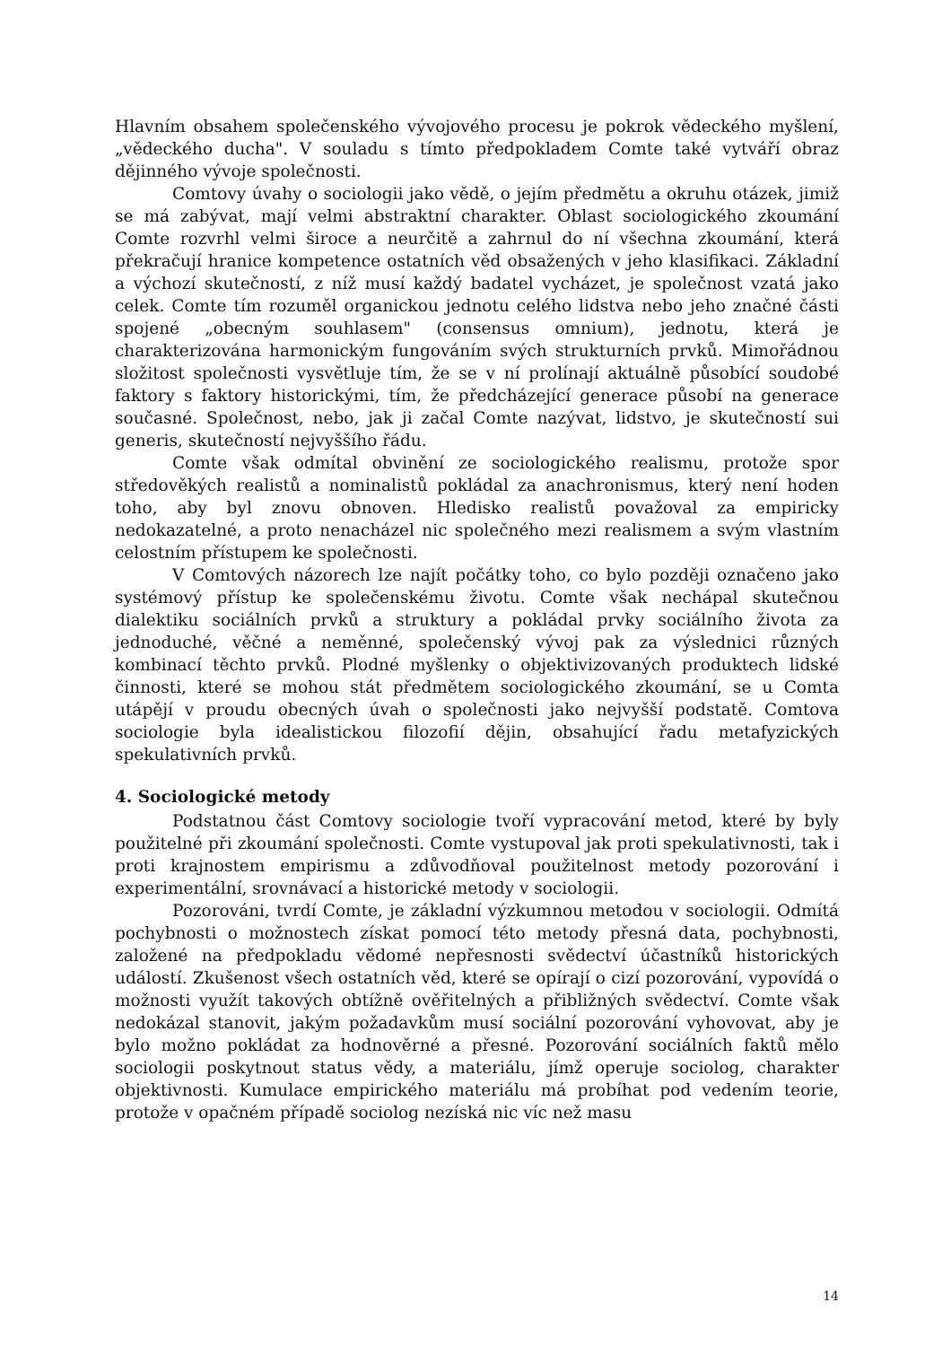Hlavním obsahem společenského vývojového procesu je pokrok vědeckého myšlení, „vědeckého ducha". V souladu s tímto předpokladem Comte také vytváří obraz dějinného vývoje společnosti.
Comtovy úvahy o sociologii jako vědě, o jejím předmětu a okruhu otázek, jimiž se má zabývat, mají velmi abstraktní charakter. Oblast sociologického zkoumání Comte rozvrhl velmi široce a neurčitě a zahrnul do ní všechna zkoumání, která překračují hranice kompetence ostatních věd obsažených v jeho klasifikaci. Základní a výchozí skutečností, z níž musí každý badatel vycházet, je společnost vzatá jako celek. Comte tím rozuměl organickou jednotu celého lidstva nebo jeho značné části spojené „obecným souhlasem" (consensus omnium), jednotu, která je charakterizována harmonickým fungováním svých strukturních prvků. Mimořádnou složitost společnosti vysvětluje tím, že se v ní prolínají aktuálně působící soudobé faktory s faktory historickými, tím, že předcházející generace působí na generace současné. Společnost, nebo, jak ji začal Comte nazývat, lidstvo, je skutečností sui generis, skutečností nejvyššího řádu.
Comte však odmítal obvinění ze sociologického realismu, protože spor středověkých realistů a nominalistů pokládal za anachronismus, který není hoden toho, aby byl znovu obnoven. Hledisko realistů považoval za empiricky nedokazatelné, a proto nenacházel nic společného mezi realismem a svým vlastním celostním přístupem ke společnosti.
V Comtových názorech lze najít počátky toho, co bylo později označeno jako systémový přístup ke společenskému životu. Comte však nechápal skutečnou dialektiku sociálních prvků a struktury a pokládal prvky sociálního života za jednoduché, věčné a neměnné, společenský vývoj pak za výslednici různých kombinací těchto prvků. Plodné myšlenky o objektivizovaných produktech lidské činnosti, které se mohou stát předmětem sociologického zkoumání, se u Comta utápějí v proudu obecných úvah o společnosti jako nejvyšší podstatě. Comtova sociologie byla idealistickou filozofií dějin, obsahující řadu metafyzických spekulativních prvků.
4. Sociologické metody
Podstatnou část Comtovy sociologie tvoří vypracování metod, které by byly použitelné při zkoumání společnosti. Comte vystupoval jak proti spekulativnosti, tak i proti krajnostem empirismu a zdůvodňoval použitelnost metody pozorování i experimentální, srovnávací a historické metody v sociologii.
Pozorováni, tvrdí Comte, je základní výzkumnou metodou v sociologii. Odmítá pochybnosti o možnostech získat pomocí této metody přesná data, pochybnosti, založené na předpokladu vědomé nepřesnosti svědectví účastníků historických událostí. Zkušenost všech ostatních věd, které se opírají o cizí pozorování, vypovídá o možnosti využít takových obtížně ověřitelných a přibližných svědectví. Comte však nedokázal stanovit, jakým požadavkům musí sociální pozorování vyhovovat, aby je bylo možno pokládat za hodnověrné a přesné. Pozorování sociálních faktů mělo sociologii poskytnout status vědy, a materiálu, jímž operuje sociolog, charakter objektivnosti. Kumulace empirického materiálu má probíhat pod vedením teorie, protože v opačném případě sociolog nezíská nic víc než masu
14